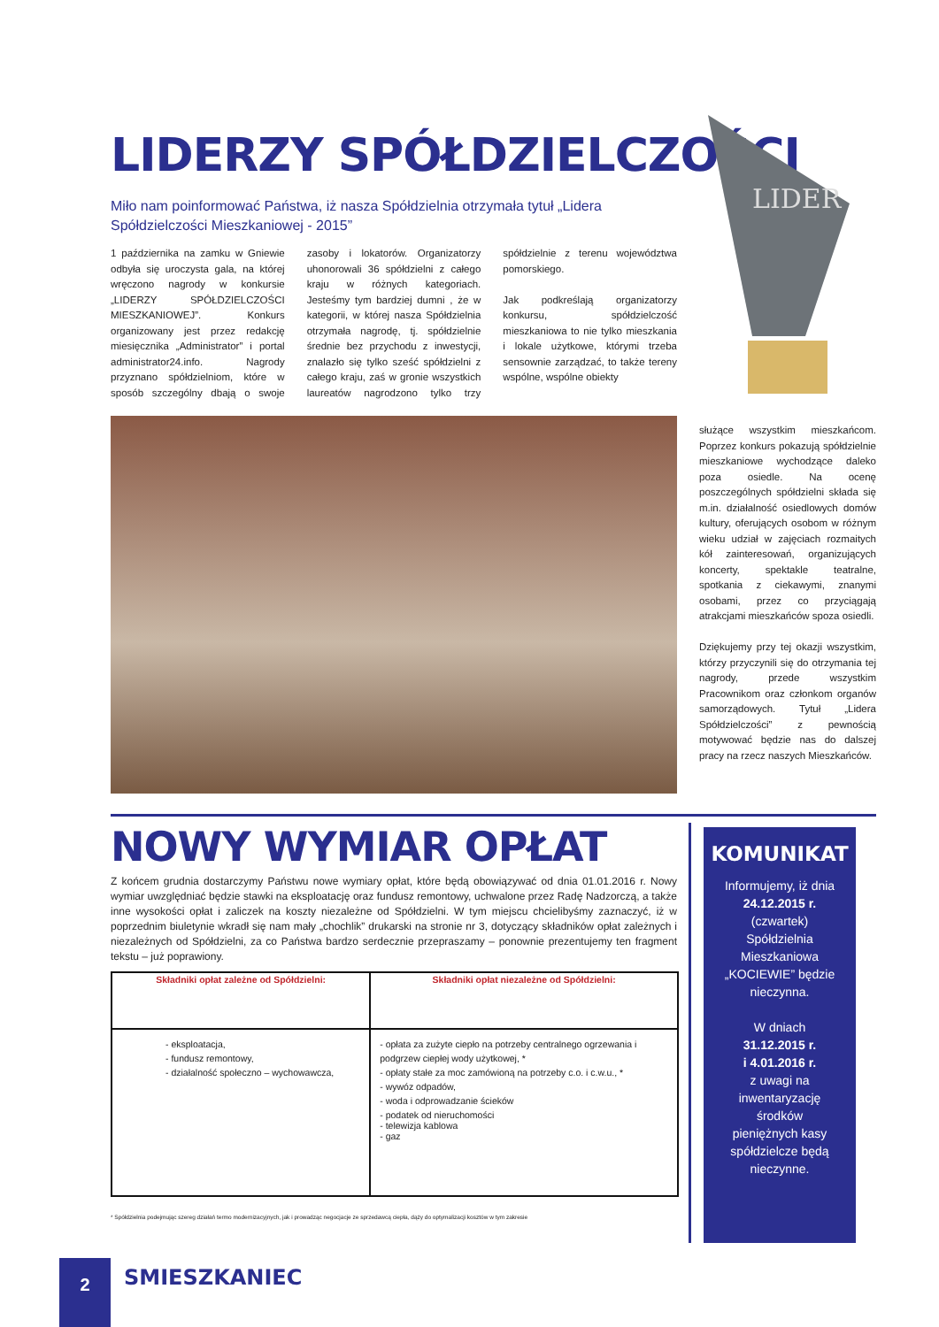LIDERZY SPÓŁDZIELCZOŚCI
Miło nam poinformować Państwa, iż nasza Spółdzielnia otrzymała tytuł „Lidera Spółdzielczości Mieszkaniowej - 2015”
1 października na zamku w Gniewie odbyła się uroczysta gala, na której wręczono nagrody w konkursie „LIDERZY SPÓŁDZIELCZOŚCI MIESZKANIOWEJ”. Konkurs organizowany jest przez redakcję miesięcznika „Administrator” i portal administrator24.info. Nagrody przyznano spółdzielniom, które w sposób szczególny dbają o swoje zasoby i lokatorów. Organizatorzy uhonorowali 36 spółdzielni z całego kraju w różnych kategoriach. Jesteśmy tym bardziej dumni , że w kategorii, w której nasza Spółdzielnia otrzymała nagrodę, tj. spółdzielnie średnie bez przychodu z inwestycji, znalazło się tylko sześć spółdzielni z całego kraju, zaś w gronie wszystkich laureatów nagrodzono tylko trzy spółdzielnie z terenu województwa pomorskiego.
Jak podkreślają organizatorzy konkursu, spółdzielczość mieszkaniowa to nie tylko mieszkania i lokale użytkowe, którymi trzeba sensownie zarządzać, to także tereny wspólne, wspólne obiekty
LIDER
służące wszystkim mieszkańcom. Poprzez konkurs pokazują spółdzielnie mieszkaniowe wychodzące daleko poza osiedle. Na ocenę poszczególnych spółdzielni składa się m.in. działalność osiedlowych domów kultury, oferujących osobom w różnym wieku udział w zajęciach rozmaitych kół zainteresowań, organizujących koncerty, spektakle teatralne, spotkania z ciekawymi, znanymi osobami, przez co przyciągają atrakcjami mieszkańców spoza osiedli.
Dziękujemy przy tej okazji wszystkim, którzy przyczynili się do otrzymania tej nagrody, przede wszystkim Pracownikom oraz członkom organów samorządowych. Tytuł „Lidera Spółdzielczości” z pewnością motywować będzie nas do dalszej pracy na rzecz naszych Mieszkańców.
NOWY WYMIAR OPŁAT
Z końcem grudnia dostarczymy Państwu nowe wymiary opłat, które będą obowiązywać od dnia 01.01.2016 r. Nowy wymiar uwzględniać będzie stawki na eksploatację oraz fundusz remontowy, uchwalone przez Radę Nadzorczą, a także inne wysokości opłat i zaliczek na koszty niezależne od Spółdzielni. W tym miejscu chcielibyśmy zaznaczyć, iż w poprzednim biuletynie wkradł się nam mały „chochlik” drukarski na stronie nr 3, dotyczący składników opłat zależnych i niezależnych od Spółdzielni, za co Państwa bardzo serdecznie przepraszamy – ponownie prezentujemy ten fragment tekstu – już poprawiony.
| Składniki opłat zależne od Spółdzielni: | Składniki opłat niezależne od Spółdzielni: |
| --- | --- |
| - eksploatacja, - fundusz remontowy, - działalność społeczno – wychowawcza, | - opłata za zużyte ciepło na potrzeby centralnego ogrzewania i podgrzew ciepłej wody użytkowej, * - opłaty stałe za moc zamówioną na potrzeby c.o. i c.w.u., * - wywóz odpadów, - woda i odprowadzanie ścieków - podatek od nieruchomości - telewizja kablowa - gaz |
* Spółdzielnia podejmując szereg działań termo modernizacyjnych, jak i prowadząc negocjacje ze sprzedawcą ciepła, dąży do optymalizacji kosztów w tym zakresie
KOMUNIKAT
Informujemy, iż dnia
24.12.2015 r.
(czwartek)
Spółdzielnia
Mieszkaniowa
„KOCIEWIE” będzie
nieczynna.
W dniach
31.12.2015 r.
i 4.01.2016 r.
z uwagi na
inwentaryzację
środków
pieniężnych kasy
spółdzielcze będą
nieczynne.
2 SMIESZKANIEC